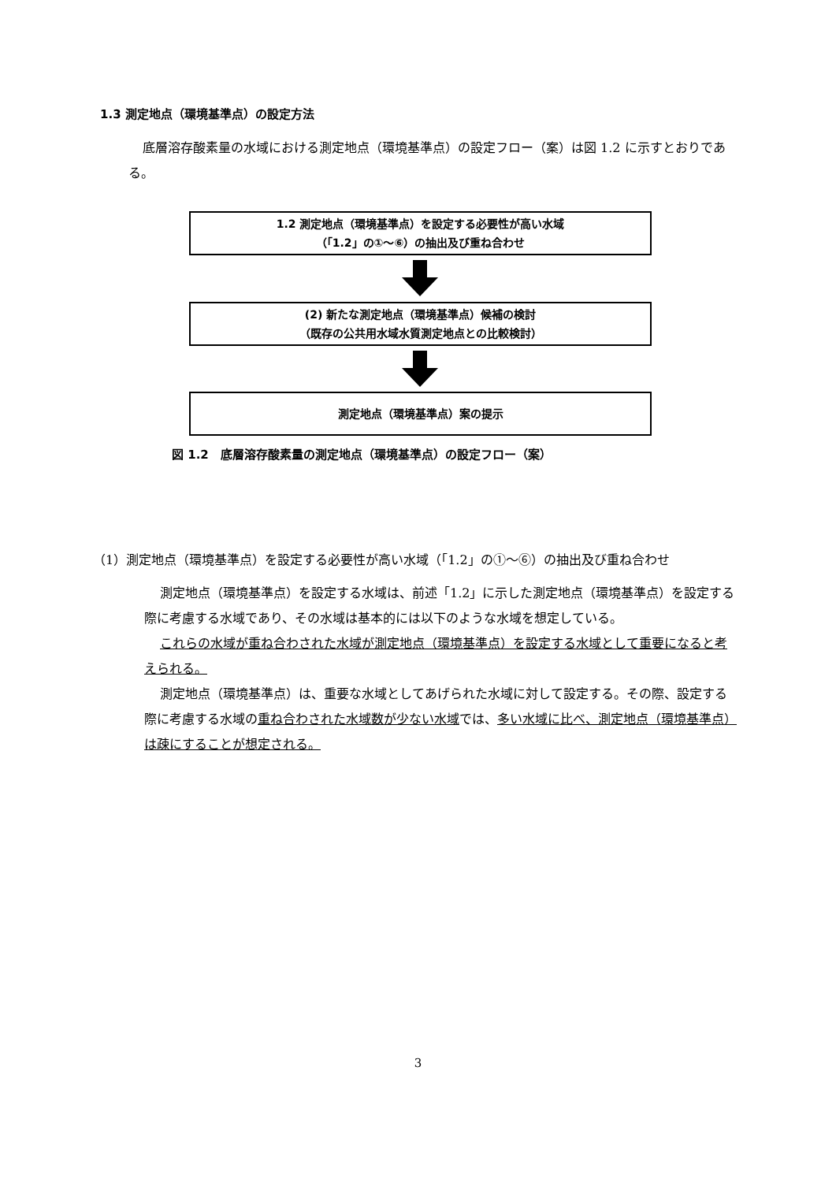1.3 測定地点（環境基準点）の設定方法
底層溶存酸素量の水域における測定地点（環境基準点）の設定フロー（案）は図 1.2 に示すとおりである。
1.2 測定地点（環境基準点）を設定する必要性が高い水域
（「1.2」の①～⑥）の抽出及び重ね合わせ
(2) 新たな測定地点（環境基準点）候補の検討
（既存の公共用水域水質測定地点との比較検討）
測定地点（環境基準点）案の提示
図 1.2　底層溶存酸素量の測定地点（環境基準点）の設定フロー（案）
（1）測定地点（環境基準点）を設定する必要性が高い水域（「1.2」の①～⑥）の抽出及び重ね合わせ
測定地点（環境基準点）を設定する水域は、前述「1.2」に示した測定地点（環境基準点）を設定する際に考慮する水域であり、その水域は基本的には以下のような水域を想定している。
これらの水域が重ね合わされた水域が測定地点（環境基準点）を設定する水域として重要になると考えられる。
測定地点（環境基準点）は、重要な水域としてあげられた水域に対して設定する。その際、設定する際に考慮する水域の重ね合わされた水域数が少ない水域では、多い水域に比べ、測定地点（環境基準点）は疎にすることが想定される。
3